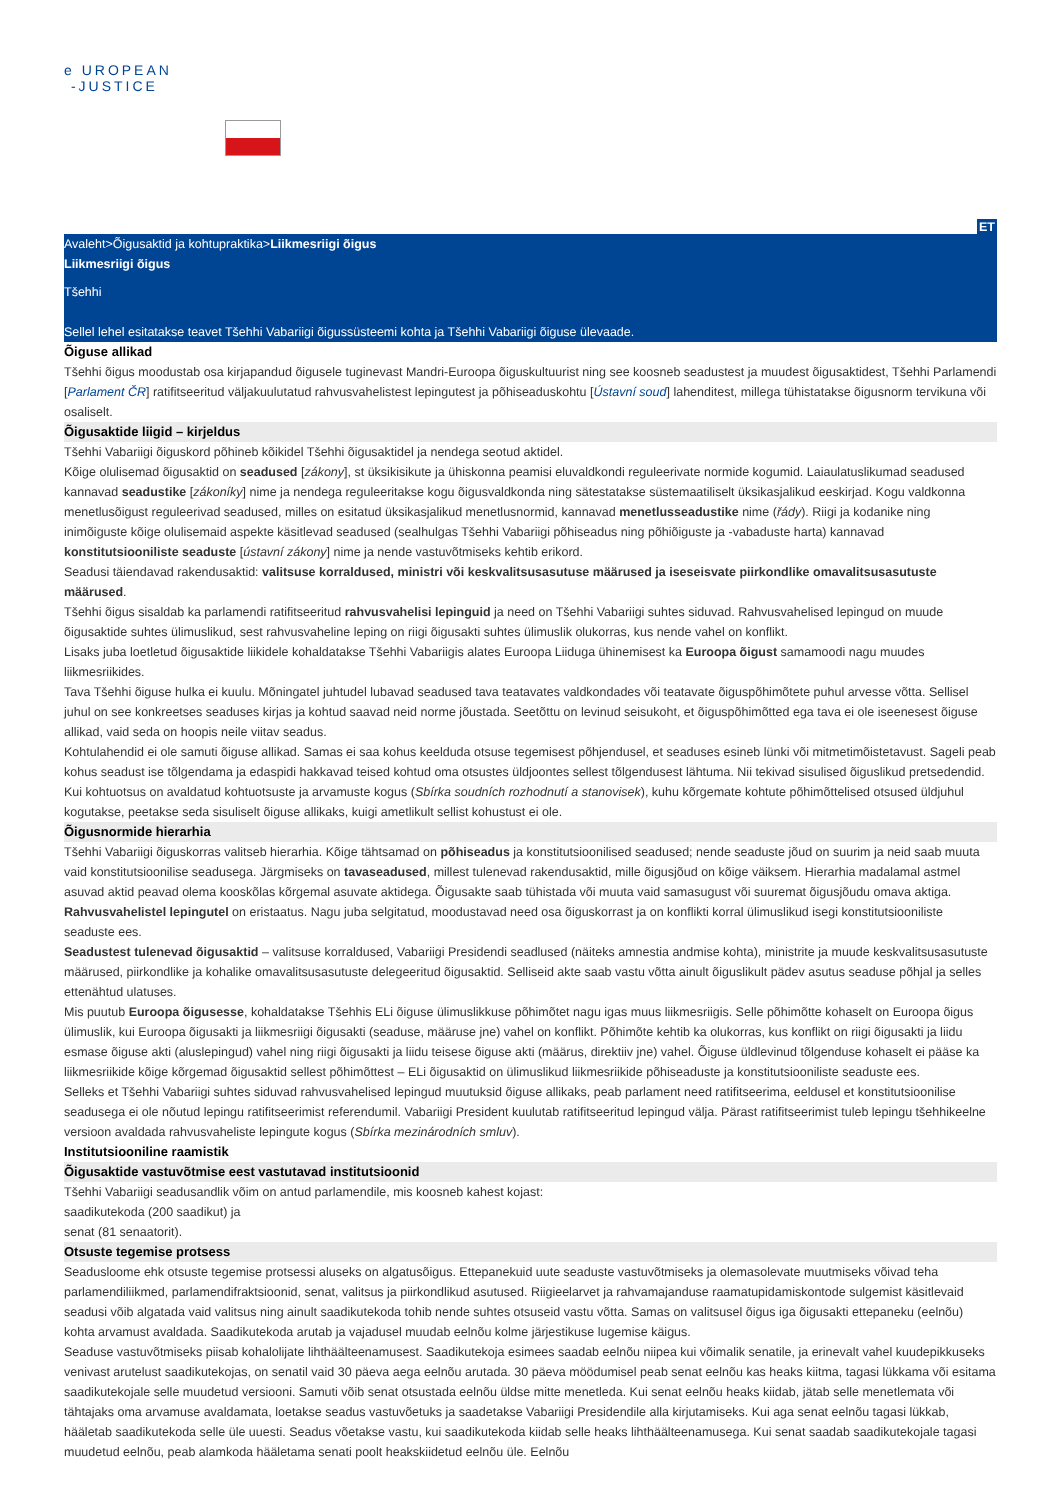e UROPEAN
-JUSTICE
ET
Avaleht>Õigusaktid ja kohtupraktika>Liikmesriigi õigus
Liikmesriigi õigus
Tšehhi
Sellel lehel esitatakse teavet Tšehhi Vabariigi õigussüsteemi kohta ja Tšehhi Vabariigi õiguse ülevaade.
Õiguse allikad
Tšehhi õigus moodustab osa kirjapandud õigusele tuginevast Mandri-Euroopa õiguskultuurist ning see koosneb seadustest ja muudest õigusaktidest, Tšehhi Parlamendi [Parlament ČR] ratifitseeritud väljakuulutatud rahvusvahelistest lepingutest ja põhiseaduskohtu [Ústavní soud] lahenditest, millega tühistatakse õigusnorm tervikuna või osaliselt.
Õigusaktide liigid – kirjeldus
Tšehhi Vabariigi õiguskord põhineb kõikidel Tšehhi õigusaktidel ja nendega seotud aktidel.
Kõige olulisemad õigusaktid on seadused [zákony], st üksikisikute ja ühiskonna peamisi eluvaldkondi reguleerivate normide kogumid. Laiaulatuslikumad seadused kannavad seadustike [zákoníky] nime ja nendega reguleeritakse kogu õigusvaldkonda ning sätestatakse süstemaatiliselt üksikasjalikud eeskirjad. Kogu valdkonna menetlusõigust reguleerivad seadused, milles on esitatud üksikasjalikud menetlusnormid, kannavad menetlusseadustike nime (řády). Riigi ja kodanike ning inimõiguste kõige olulisemaid aspekte käsitlevad seadused (sealhulgas Tšehhi Vabariigi põhiseadus ning põhiõiguste ja -vabaduste harta) kannavad konstitutsiooniliste seaduste [ústavní zákony] nime ja nende vastuvõtmiseks kehtib erikord.
Seadusi täiendavad rakendusaktid: valitsuse korraldused, ministri või keskvalitsusasutuse määrused ja iseseisvate piirkondlike omavalitsusasutuste määrused.
Tšehhi õigus sisaldab ka parlamendi ratifitseeritud rahvusvahelisi lepinguid ja need on Tšehhi Vabariigi suhtes siduvad. Rahvusvahelised lepingud on muude õigusaktide suhtes ülimuslikud, sest rahvusvaheline leping on riigi õigusakti suhtes ülimuslik olukorras, kus nende vahel on konflikt.
Lisaks juba loetletud õigusaktide liikidele kohaldatakse Tšehhi Vabariigis alates Euroopa Liiduga ühinemisest ka Euroopa õigust samamoodi nagu muudes liikmesriikides.
Tava Tšehhi õiguse hulka ei kuulu. Mõningatel juhtudel lubavad seadused tava teatavates valdkondades või teatavate õiguspõhimõtete puhul arvesse võtta. Sellisel juhul on see konkreetses seaduses kirjas ja kohtud saavad neid norme jõustada. Seetõttu on levinud seisukoht, et õiguspõhimõtted ega tava ei ole iseenesest õiguse allikad, vaid seda on hoopis neile viitav seadus.
Kohtulahendid ei ole samuti õiguse allikad. Samas ei saa kohus keelduda otsuse tegemisest põhjendusel, et seaduses esineb lünki või mitmetimõistetavust. Sageli peab kohus seadust ise tõlgendama ja edaspidi hakkavad teised kohtud oma otsustes üldjoontes sellest tõlgendusest lähtuma. Nii tekivad sisulised õiguslikud pretsedendid. Kui kohtuotsus on avaldatud kohtuotsuste ja arvamuste kogus (Sbírka soudních rozhodnutí a stanovisek), kuhu kõrgemate kohtute põhimõttelised otsused üldjuhul kogutakse, peetakse seda sisuliselt õiguse allikaks, kuigi ametlikult sellist kohustust ei ole.
Õigusnormide hierarhia
Tšehhi Vabariigi õiguskorras valitseb hierarhia. Kõige tähtsamad on põhiseadus ja konstitutsioonilised seadused; nende seaduste jõud on suurim ja neid saab muuta vaid konstitutsioonilise seadusega. Järgmiseks on tavaseadused, millest tulenevad rakendusaktid, mille õigusjõud on kõige väiksem. Hierarhia madalamal astmel asuvad aktid peavad olema kooskõlas kõrgemal asuvate aktidega. Õigusakte saab tühistada või muuta vaid samasugust või suuremat õigusjõudu omava aktiga. Rahvusvahelistel lepingutel on eristaatus. Nagu juba selgitatud, moodustavad need osa õiguskorrast ja on konflikti korral ülimuslikud isegi konstitutsiooniliste seaduste ees.
Seadustest tulenevad õigusaktid – valitsuse korraldused, Vabariigi Presidendi seadlused (näiteks amnestia andmise kohta), ministrite ja muude keskvalitsusasutuste määrused, piirkondlike ja kohalike omavalitsusasutuste delegeeritud õigusaktid. Selliseid akte saab vastu võtta ainult õiguslikult pädev asutus seaduse põhjal ja selles ettenähtud ulatuses.
Mis puutub Euroopa õigusesse, kohaldatakse Tšehhis ELi õiguse ülimuslikkuse põhimõtet nagu igas muus liikmesriigis. Selle põhimõtte kohaselt on Euroopa õigus ülimuslik, kui Euroopa õigusakti ja liikmesriigi õigusakti (seaduse, määruse jne) vahel on konflikt. Põhimõte kehtib ka olukorras, kus konflikt on riigi õigusakti ja liidu esmase õiguse akti (aluslepingud) vahel ning riigi õigusakti ja liidu teisese õiguse akti (määrus, direktiiv jne) vahel. Õiguse üldlevinud tõlgenduse kohaselt ei pääse ka liikmesriikide kõige kõrgemad õigusaktid sellest põhimõttest – ELi õigusaktid on ülimuslikud liikmesriikide põhiseaduste ja konstitutsiooniliste seaduste ees.
Selleks et Tšehhi Vabariigi suhtes siduvad rahvusvahelised lepingud muutuksid õiguse allikaks, peab parlament need ratifitseerima, eeldusel et konstitutsioonilise seadusega ei ole nõutud lepingu ratifitseerimist referendumil. Vabariigi President kuulutab ratifitseeritud lepingud välja. Pärast ratifitseerimist tuleb lepingu tšehhikeelne versioon avaldada rahvusvaheliste lepingute kogus (Sbírka mezinárodních smluv).
Institutsiooniline raamistik
Õigusaktide vastuvõtmise eest vastutavad institutsioonid
Tšehhi Vabariigi seadusandlik võim on antud parlamendile, mis koosneb kahest kojast:
saadikutekoda (200 saadikut) ja
senat (81 senaatorit).
Otsuste tegemise protsess
Seadusloome ehk otsuste tegemise protsessi aluseks on algatusõigus. Ettepanekuid uute seaduste vastuvõtmiseks ja olemasolevate muutmiseks võivad teha parlamendiliikmed, parlamendifraktsioonid, senat, valitsus ja piirkondlikud asutused. Riigieelarvet ja rahvamajanduse raamatupidamiskontode sulgemist käsitlevaid seadusi võib algatada vaid valitsus ning ainult saadikutekoda tohib nende suhtes otsuseid vastu võtta. Samas on valitsusel õigus iga õigusakti ettepaneku (eelnõu) kohta arvamust avaldada. Saadikutekoda arutab ja vajadusel muudab eelnõu kolme järjestikuse lugemise käigus.
Seaduse vastuvõtmiseks piisab kohalolijate lihthäälteenamusest. Saadikutekoja esimees saadab eelnõu niipea kui võimalik senatile, ja erinevalt vahel kuudepikkuseks venivast arutelust saadikutekojas, on senatil vaid 30 päeva aega eelnõu arutada. 30 päeva möödumisel peab senat eelnõu kas heaks kiitma, tagasi lükkama või esitama saadikutekojale selle muudetud versiooni. Samuti võib senat otsustada eelnõu üldse mitte menetleda. Kui senat eelnõu heaks kiidab, jätab selle menetlemata või tähtajaks oma arvamuse avaldamata, loetakse seadus vastuvõetuks ja saadetakse Vabariigi Presidendile alla kirjutamiseks. Kui aga senat eelnõu tagasi lükkab, hääletab saadikutekoda selle üle uuesti. Seadus võetakse vastu, kui saadikutekoda kiidab selle heaks lihthäälteenamusega. Kui senat saadab saadikutekojale tagasi muudetud eelnõu, peab alamkoda hääletama senati poolt heakskiidetud eelnõu üle. Eelnõu